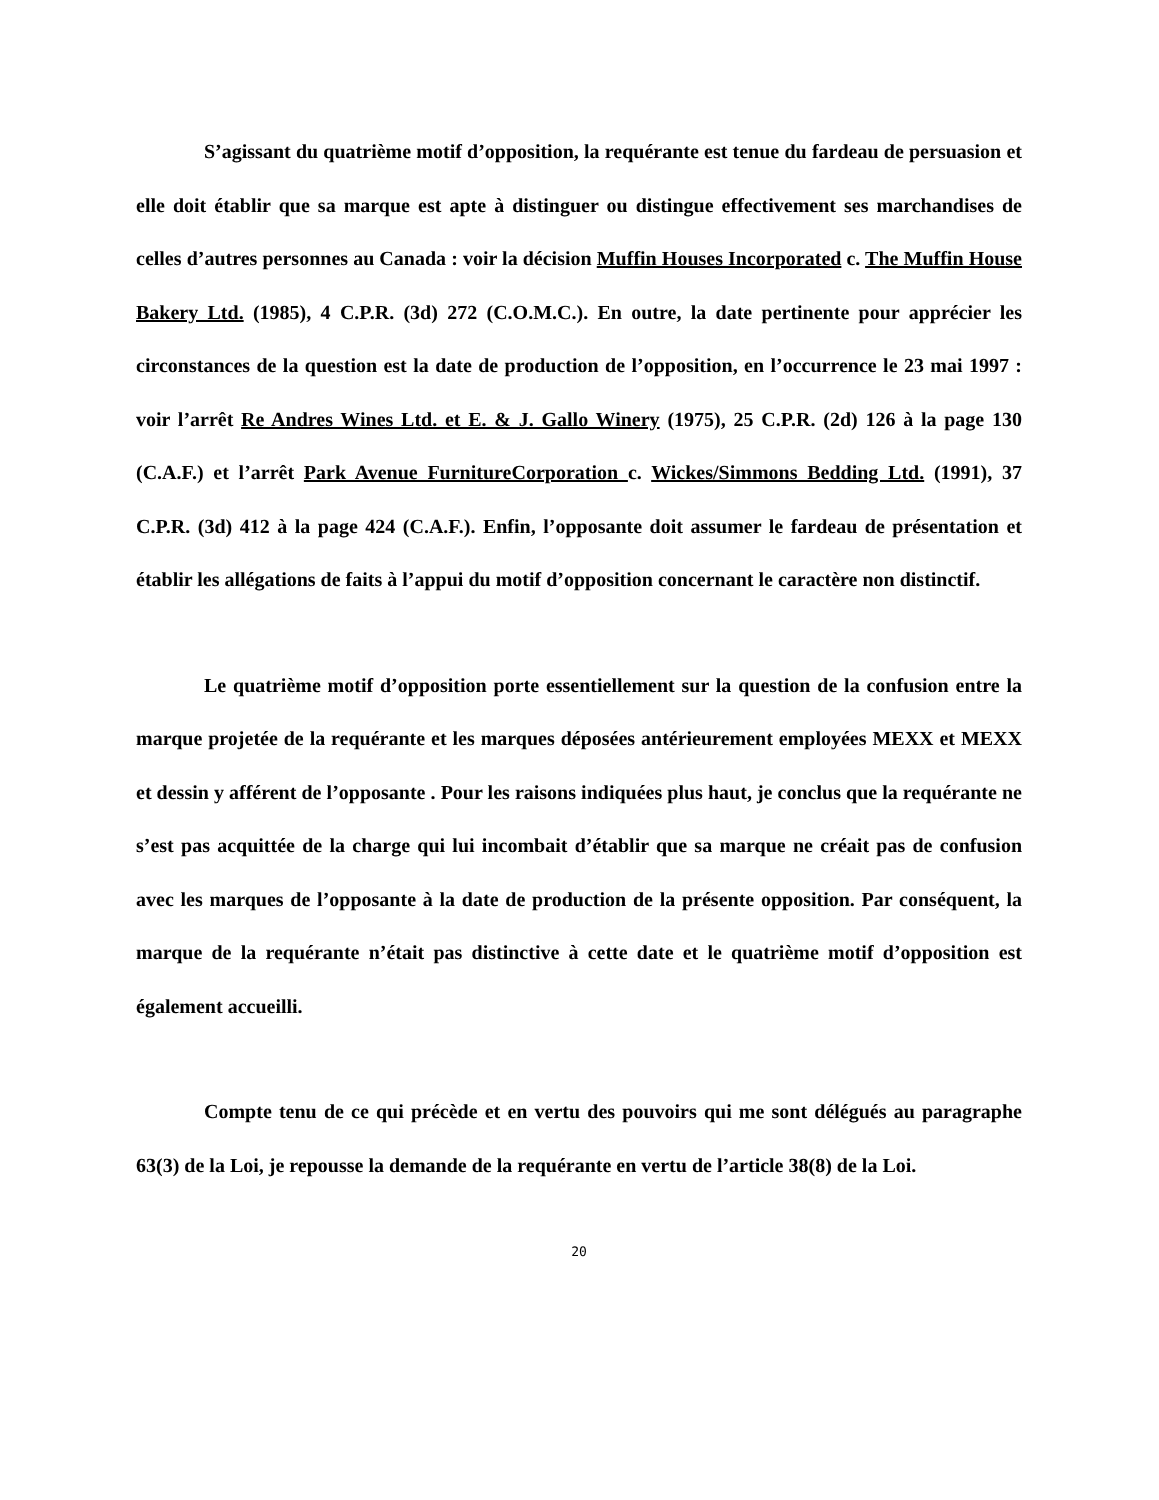S’agissant du quatrième motif d’opposition, la requérante est tenue du fardeau de persuasion et elle doit établir que sa marque est apte à distinguer ou distingue effectivement ses marchandises de celles d’autres personnes au Canada : voir la décision Muffin Houses Incorporated c. The Muffin House Bakery Ltd. (1985), 4 C.P.R. (3d) 272 (C.O.M.C.). En outre, la date pertinente pour apprécier les circonstances de la question est la date de production de l’opposition, en l’occurrence le 23 mai 1997 : voir l’arrêt Re Andres Wines Ltd. et E. & J. Gallo Winery (1975), 25 C.P.R. (2d) 126 à la page 130 (C.A.F.) et l’arrêt Park Avenue FurnitureCorporation c. Wickes/Simmons Bedding Ltd. (1991), 37 C.P.R. (3d) 412 à la page 424 (C.A.F.). Enfin, l’opposante doit assumer le fardeau de présentation et établir les allégations de faits à l’appui du motif d’opposition concernant le caractère non distinctif.
Le quatrième motif d’opposition porte essentiellement sur la question de la confusion entre la marque projetée de la requérante et les marques déposées antérieurement employées MEXX et MEXX et dessin y afférent de l’opposante . Pour les raisons indiquées plus haut, je conclus que la requérante ne s’est pas acquittée de la charge qui lui incombait d’établir que sa marque ne créait pas de confusion avec les marques de l’opposante à la date de production de la présente opposition. Par conséquent, la marque de la requérante n’était pas distinctive à cette date et le quatrième motif d’opposition est également accueilli.
Compte tenu de ce qui précède et en vertu des pouvoirs qui me sont délégués au paragraphe 63(3) de la Loi, je repousse la demande de la requérante en vertu de l’article 38(8) de la Loi.
20